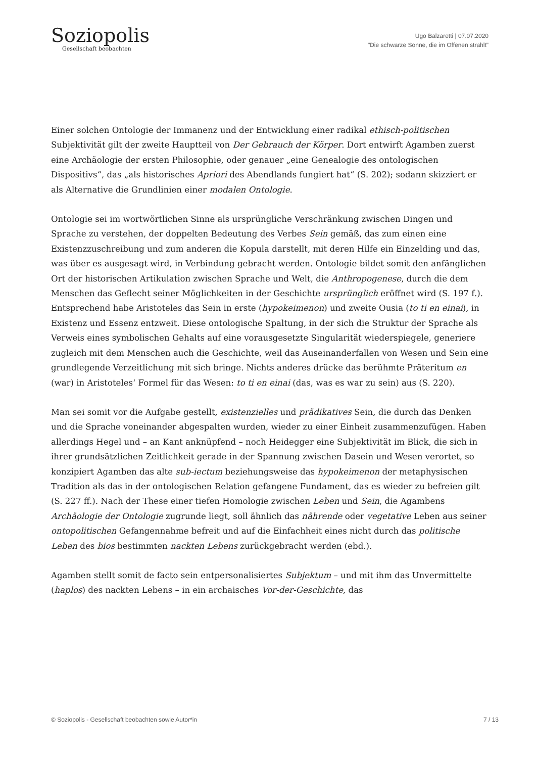Soziopolis
Gesellschaft beobachten
Ugo Balzaretti | 07.07.2020
"Die schwarze Sonne, die im Offenen strahlt"
Einer solchen Ontologie der Immanenz und der Entwicklung einer radikal ethisch-politischen Subjektivität gilt der zweite Hauptteil von Der Gebrauch der Körper. Dort entwirft Agamben zuerst eine Archäologie der ersten Philosophie, oder genauer „eine Genealogie des ontologischen Dispositivs“, das „als historisches Apriori des Abendlands fungiert hat“ (S. 202); sodann skizziert er als Alternative die Grundlinien einer modalen Ontologie.
Ontologie sei im wortwörtlichen Sinne als ursprüngliche Verschränkung zwischen Dingen und Sprache zu verstehen, der doppelten Bedeutung des Verbes Sein gemäß, das zum einen eine Existenzzuschreibung und zum anderen die Kopula darstellt, mit deren Hilfe ein Einzelding und das, was über es ausgesagt wird, in Verbindung gebracht werden. Ontologie bildet somit den anfänglichen Ort der historischen Artikulation zwischen Sprache und Welt, die Anthropogenese, durch die dem Menschen das Geflecht seiner Möglichkeiten in der Geschichte ursprünglich eröffnet wird (S. 197 f.). Entsprechend habe Aristoteles das Sein in erste (hypokeimenon) und zweite Ousia (to ti en einai), in Existenz und Essenz entzweit. Diese ontologische Spaltung, in der sich die Struktur der Sprache als Verweis eines symbolischen Gehalts auf eine vorausgesetzte Singularität wiederspiegele, generiere zugleich mit dem Menschen auch die Geschichte, weil das Auseinanderfallen von Wesen und Sein eine grundlegende Verzeitlichung mit sich bringe. Nichts anderes drücke das berühmte Präteritum en (war) in Aristoteles‘ Formel für das Wesen: to ti en einai (das, was es war zu sein) aus (S. 220).
Man sei somit vor die Aufgabe gestellt, existenzielles und prädikatives Sein, die durch das Denken und die Sprache voneinander abgespalten wurden, wieder zu einer Einheit zusammenzufügen. Haben allerdings Hegel und – an Kant anknüpfend – noch Heidegger eine Subjektivität im Blick, die sich in ihrer grundsätzlichen Zeitlichkeit gerade in der Spannung zwischen Dasein und Wesen verortet, so konzipiert Agamben das alte sub-iectum beziehungsweise das hypokeimenon der metaphysischen Tradition als das in der ontologischen Relation gefangene Fundament, das es wieder zu befreien gilt (S. 227 ff.). Nach der These einer tiefen Homologie zwischen Leben und Sein, die Agambens Archäologie der Ontologie zugrunde liegt, soll ähnlich das nährende oder vegetative Leben aus seiner ontopolitischen Gefangennahme befreit und auf die Einfachheit eines nicht durch das politische Leben des bios bestimmten nackten Lebens zurückgebracht werden (ebd.).
Agamben stellt somit de facto sein entpersonalisiertes Subjektum – und mit ihm das Unvermittelte (haplos) des nackten Lebens – in ein archaisches Vor-der-Geschichte, das
© Soziopolis - Gesellschaft beobachten sowie Autor*in 7 / 13